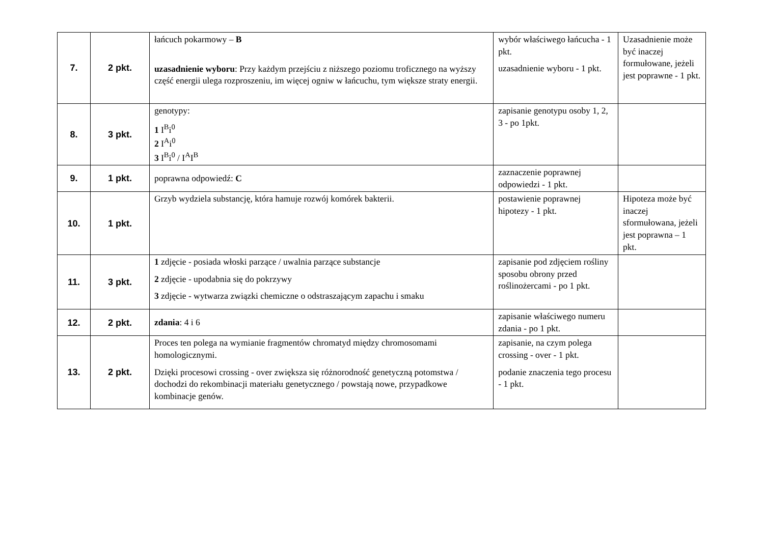| 7. | 2 pkt. | łańcuch pokarmowy – B uzasadnienie wyboru : Przy każdym przejściu z niższego poziomu troficznego na wyższy część energii ulega rozproszeniu, im więcej ogniw w łańcuchu, tym większe straty energii. | wybór właściwego łańcucha - 1 pkt. uzasadnienie wyboru - 1 pkt. | Uzasadnienie może być inaczej formułowane, jeżeli jest poprawne - 1 pkt. |
| 8. | 3 pkt. | genotypy: 1 I<sup>B</sup>i<sup>0</sup> 2 I<sup>A</sup>i<sup>0</sup> 3 I<sup>B</sup>i<sup>0</sup> / I<sup>A</sup>I<sup>B</sup> | zapisanie genotypu osoby 1, 2, 3 - po 1pkt. | |
| 9. | 1 pkt. | poprawna odpowiedź: C | zaznaczenie poprawnej odpowiedzi - 1 pkt. | |
| 10. | 1 pkt. | Grzyb wydziela substancję, która hamuje rozwój komórek bakterii. | postawienie poprawnej hipotezy - 1 pkt. | Hipoteza może być inaczej sformułowana, jeżeli jest poprawna – 1 pkt. |
| 11. | 3 pkt. | 1 zdjęcie - posiada włoski parzące / uwalnia parzące substancje 2 zdjęcie - upodabnia się do pokrzywy 3 zdjęcie - wytwarza związki chemiczne o odstraszającym zapachu i smaku | zapisanie pod zdjęciem rośliny sposobu obrony przed roślinożercami - po 1 pkt. | |
| 12. | 2 pkt. | zdania : 4 i 6 | zapisanie właściwego numeru zdania - po 1 pkt. | |
| 13. | 2 pkt. | Proces ten polega na wymianie fragmentów chromatyd między chromosomami homologicznymi. Dzięki procesowi crossing - over zwiększa się różnorodność genetyczną potomstwa / dochodzi do rekombinacji materiału genetycznego / powstają nowe, przypadkowe kombinacje genów. | zapisanie, na czym polega crossing - over - 1 pkt. podanie znaczenia tego procesu - 1 pkt. | |